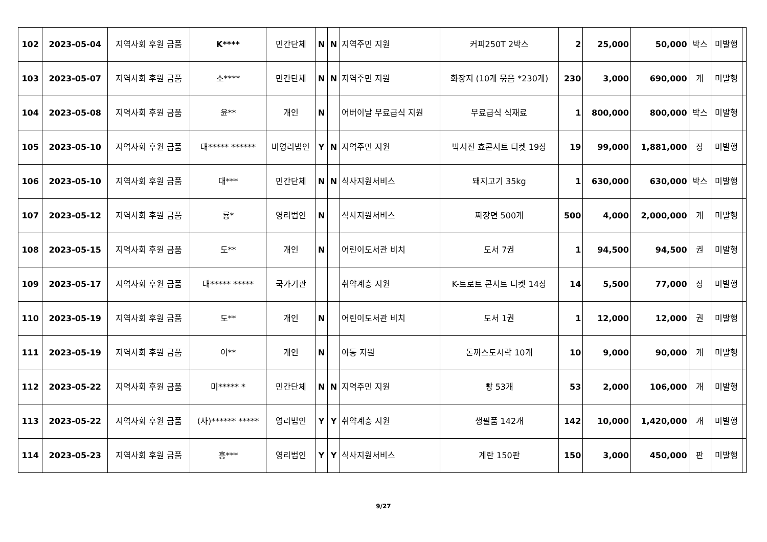| 102 | 2023-05-04 | 지역사회 후원 금품 | K**** | 민간단체 | N | N | 지역주민 지원 | 커피250T 2박스 | 2 | 25,000 | 50,000 | 박스 | 미발행 | |
| 103 | 2023-05-07 | 지역사회 후원 금품 | 소**** | 민간단체 | N | N | 지역주민 지원 | 화장지 (10개 묶음 *230개) | 230 | 3,000 | 690,000 | 개 | 미발행 | |
| 104 | 2023-05-08 | 지역사회 후원 금품 | 윤** | 개인 | N | | 어버이날 무료급식 지원 | 무료급식 식재료 | 1 | 800,000 | 800,000 | 박스 | 미발행 | |
| 105 | 2023-05-10 | 지역사회 후원 금품 | 대***** ****** | 비영리법인 | Y | N | 지역주민 지원 | 박서진 효콘서트 티켓 19장 | 19 | 99,000 | 1,881,000 | 장 | 미발행 | |
| 106 | 2023-05-10 | 지역사회 후원 금품 | 대*** | 민간단체 | N | N | 식사지원서비스 | 돼지고기 35kg | 1 | 630,000 | 630,000 | 박스 | 미발행 | |
| 107 | 2023-05-12 | 지역사회 후원 금품 | 룡* | 영리법인 | N | | 식사지원서비스 | 짜장면 500개 | 500 | 4,000 | 2,000,000 | 개 | 미발행 | |
| 108 | 2023-05-15 | 지역사회 후원 금품 | 도** | 개인 | N | | 어린이도서관 비치 | 도서 7권 | 1 | 94,500 | 94,500 | 권 | 미발행 | |
| 109 | 2023-05-17 | 지역사회 후원 금품 | 대***** ***** | 국가기관 | | | 취약계층 지원 | K-트로트 콘서트 티켓 14장 | 14 | 5,500 | 77,000 | 장 | 미발행 | |
| 110 | 2023-05-19 | 지역사회 후원 금품 | 도** | 개인 | N | | 어린이도서관 비치 | 도서 1권 | 1 | 12,000 | 12,000 | 권 | 미발행 | |
| 111 | 2023-05-19 | 지역사회 후원 금품 | 이** | 개인 | N | | 아동 지원 | 돈까스도시락 10개 | 10 | 9,000 | 90,000 | 개 | 미발행 | |
| 112 | 2023-05-22 | 지역사회 후원 금품 | 미***** * | 민간단체 | N | N | 지역주민 지원 | 빵 53개 | 53 | 2,000 | 106,000 | 개 | 미발행 | |
| 113 | 2023-05-22 | 지역사회 후원 금품 | (사)****** ***** | 영리법인 | Y | Y | 취약계층 지원 | 생필품 142개 | 142 | 10,000 | 1,420,000 | 개 | 미발행 | |
| 114 | 2023-05-23 | 지역사회 후원 금품 | 흥*** | 영리법인 | Y | Y | 식사지원서비스 | 계란 150판 | 150 | 3,000 | 450,000 | 판 | 미발행 | |
9/27